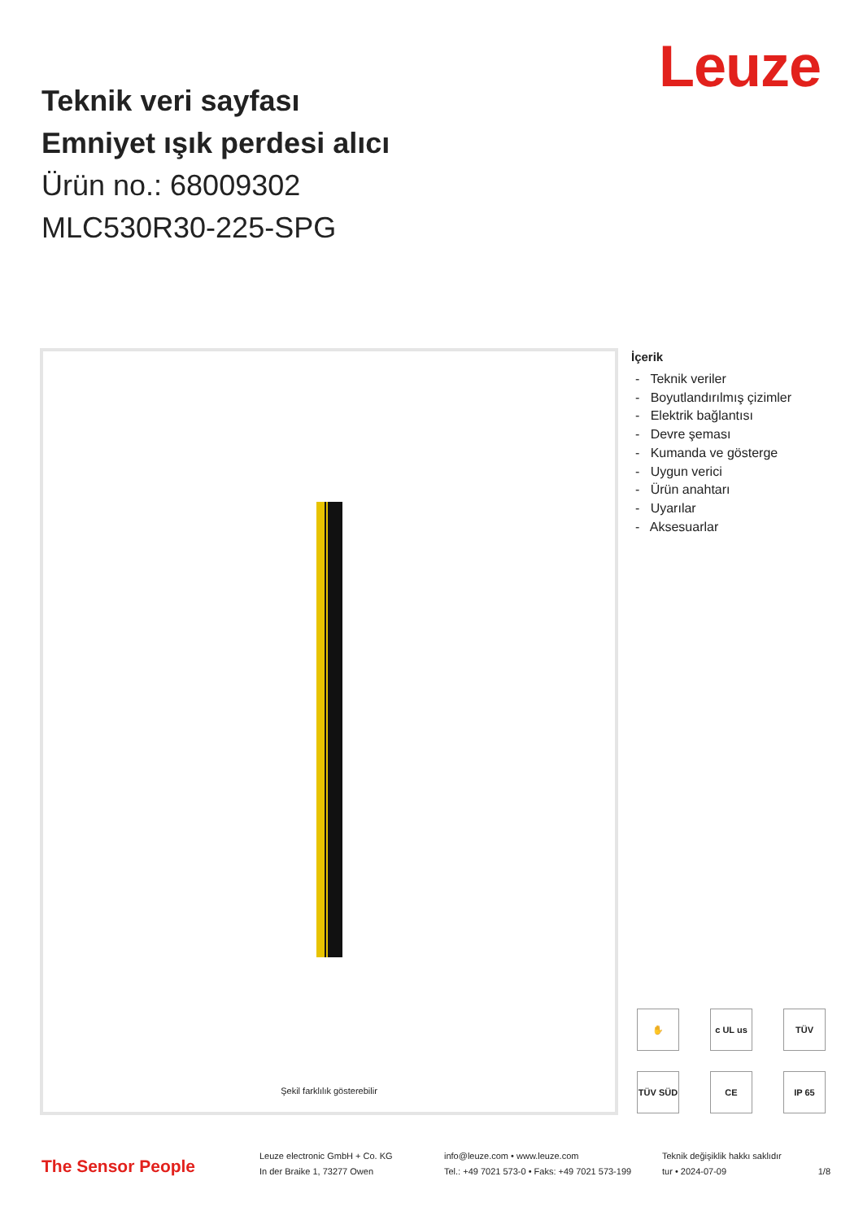Leuze
Teknik veri sayfası
Emniyet ışık perdesi alıcı
Ürün no.: 68009302
MLC530R30-225-SPG
Şekil farklılık gösterebilir
İçerik
- Teknik veriler
- Boyutlandırılmış çizimler
- Elektrik bağlantısı
- Devre şeması
- Kumanda ve gösterge
- Uygun verici
- Ürün anahtarı
- Uyarılar
- Aksesuarlar
✋ c UL us TÜV TÜV SÜD CE IP 65
The Sensor People
Leuze electronic GmbH + Co. KG
In der Braike 1, 73277 Owen
info@leuze.com • www.leuze.com
Tel.: +49 7021 573-0 • Faks: +49 7021 573-199
Teknik değişiklik hakkı saklıdır
tur • 2024-07-09
1/8